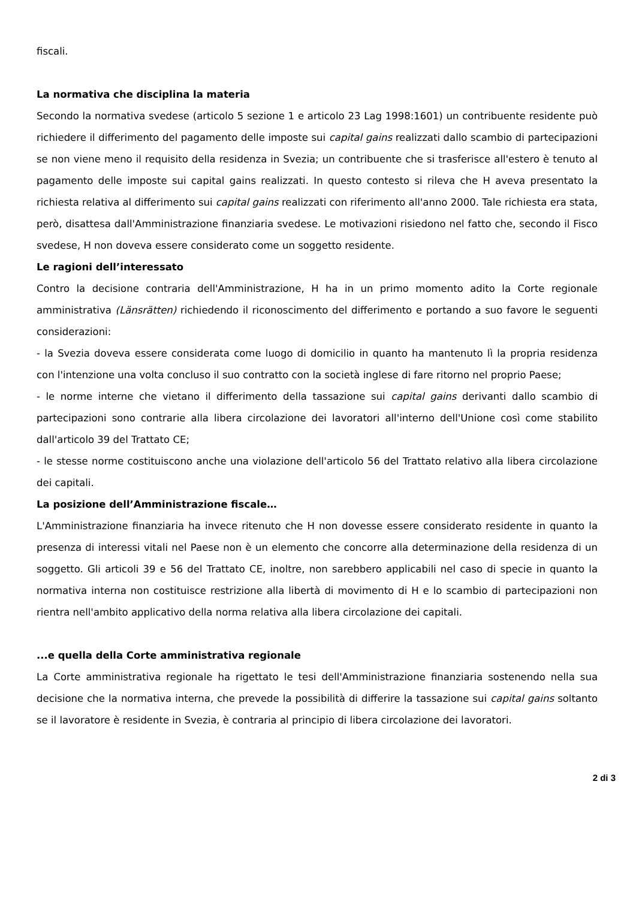fiscali.
La normativa che disciplina la materia
Secondo la normativa svedese (articolo 5 sezione 1 e articolo 23 Lag 1998:1601) un contribuente residente può richiedere il differimento del pagamento delle imposte sui capital gains realizzati dallo scambio di partecipazioni se non viene meno il requisito della residenza in Svezia; un contribuente che si trasferisce all'estero è tenuto al pagamento delle imposte sui capital gains realizzati. In questo contesto si rileva che H aveva presentato la richiesta relativa al differimento sui capital gains realizzati con riferimento all'anno 2000. Tale richiesta era stata, però, disattesa dall'Amministrazione finanziaria svedese. Le motivazioni risiedono nel fatto che, secondo il Fisco svedese, H non doveva essere considerato come un soggetto residente.
Le ragioni dell’interessato
Contro la decisione contraria dell'Amministrazione, H ha in un primo momento adito la Corte regionale amministrativa (Länsrätten) richiedendo il riconoscimento del differimento e portando a suo favore le seguenti considerazioni:
- la Svezia doveva essere considerata come luogo di domicilio in quanto ha mantenuto lì la propria residenza con l'intenzione una volta concluso il suo contratto con la società inglese di fare ritorno nel proprio Paese;
- le norme interne che vietano il differimento della tassazione sui capital gains derivanti dallo scambio di partecipazioni sono contrarie alla libera circolazione dei lavoratori all'interno dell'Unione così come stabilito dall'articolo 39 del Trattato CE;
- le stesse norme costituiscono anche una violazione dell'articolo 56 del Trattato relativo alla libera circolazione dei capitali.
La posizione dell’Amministrazione fiscale…
L'Amministrazione finanziaria ha invece ritenuto che H non dovesse essere considerato residente in quanto la presenza di interessi vitali nel Paese non è un elemento che concorre alla determinazione della residenza di un soggetto. Gli articoli 39 e 56 del Trattato CE, inoltre, non sarebbero applicabili nel caso di specie in quanto la normativa interna non costituisce restrizione alla libertà di movimento di H e lo scambio di partecipazioni non rientra nell'ambito applicativo della norma relativa alla libera circolazione dei capitali.
...e quella della Corte amministrativa regionale
La Corte amministrativa regionale ha rigettato le tesi dell'Amministrazione finanziaria sostenendo nella sua decisione che la normativa interna, che prevede la possibilità di differire la tassazione sui capital gains soltanto se il lavoratore è residente in Svezia, è contraria al principio di libera circolazione dei lavoratori.
2 di 3